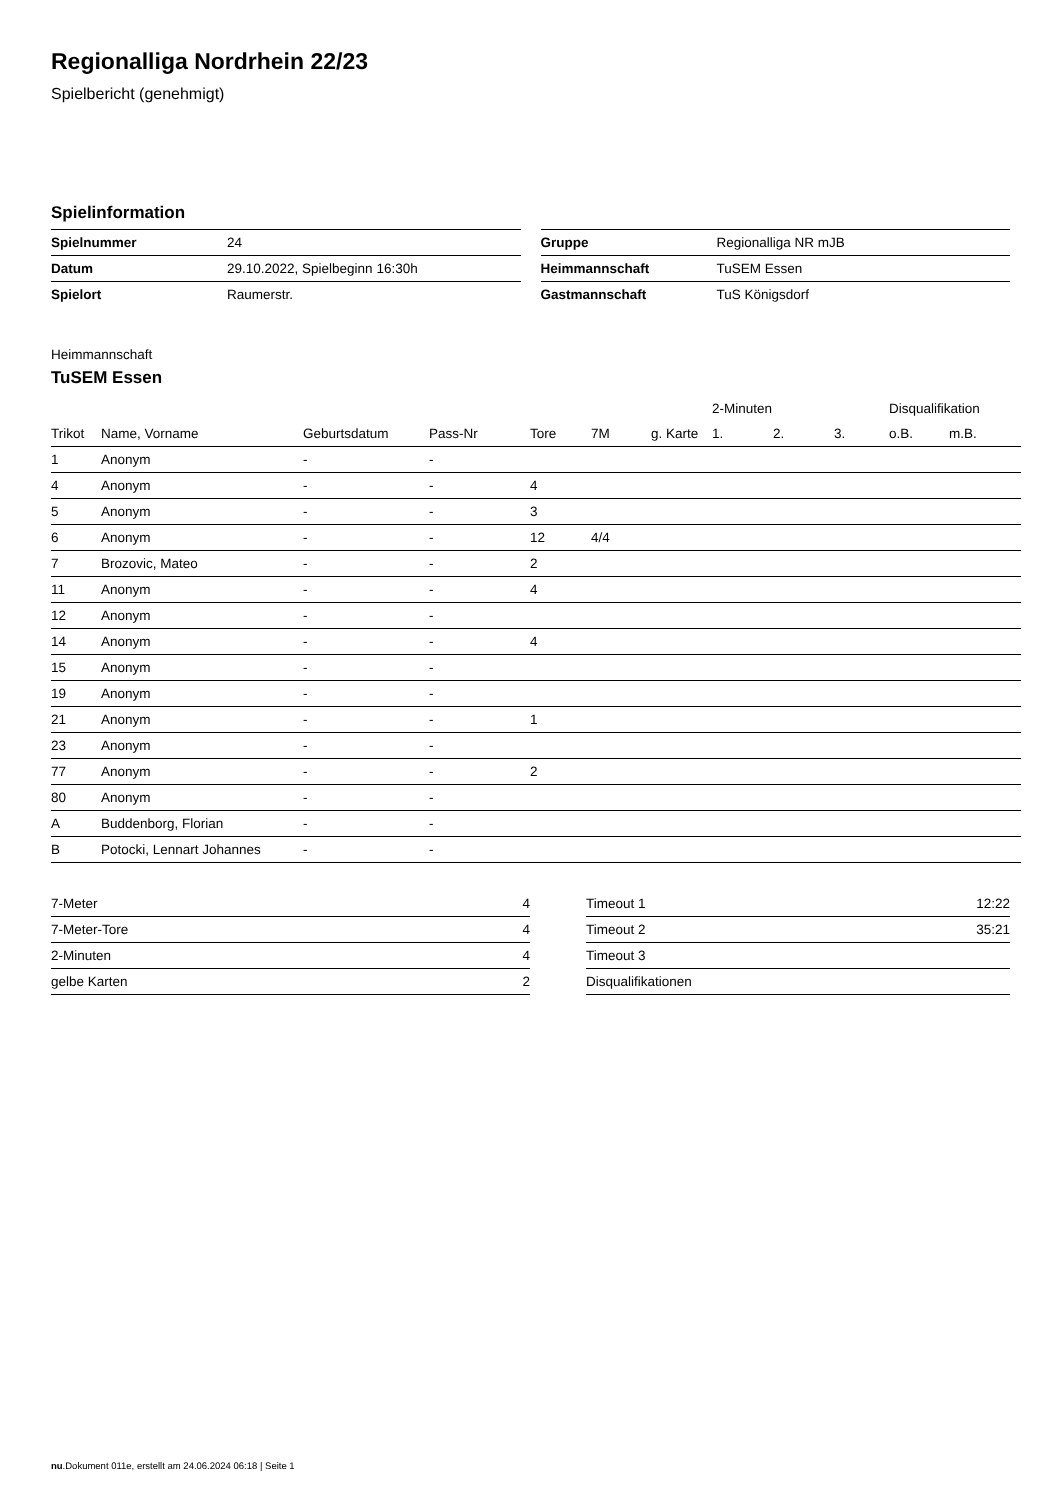Regionalliga Nordrhein 22/23
Spielbericht (genehmigt)
Spielinformation
| Spielnummer | 24 |
| Datum | 29.10.2022, Spielbeginn 16:30h |
| Spielort | Raumerstr. |
| Gruppe | Regionalliga NR mJB |
| Heimmannschaft | TuSEM Essen |
| Gastmannschaft | TuS Königsdorf |
Heimmannschaft
TuSEM Essen
| | | | | | | | 2-Minuten | | | Disqualifikation | |
| --- | --- | --- | --- | --- | --- | --- | --- | --- | --- | --- | --- |
| Trikot | Name, Vorname | Geburtsdatum | Pass-Nr | Tore | 7M | g. Karte | 1. | 2. | 3. | o.B. | m.B. |
| 1 | Anonym | - | - | | | | | | | | |
| 4 | Anonym | - | - | 4 | | | | | | | |
| 5 | Anonym | - | - | 3 | | | | | | | |
| 6 | Anonym | - | - | 12 | 4/4 | | | | | | |
| 7 | Brozovic, Mateo | - | - | 2 | | | | | | | |
| 11 | Anonym | - | - | 4 | | | | | | | |
| 12 | Anonym | - | - | | | | | | | | |
| 14 | Anonym | - | - | 4 | | | | | | | |
| 15 | Anonym | - | - | | | | | | | | |
| 19 | Anonym | - | - | | | | | | | | |
| 21 | Anonym | - | - | 1 | | | | | | | |
| 23 | Anonym | - | - | | | | | | | | |
| 77 | Anonym | - | - | 2 | | | | | | | |
| 80 | Anonym | - | - | | | | | | | | |
| A | Buddenborg, Florian | - | - | | | | | | | | |
| B | Potocki, Lennart Johannes | - | - | | | | | | | | |
| 7-Meter | 4 |
| 7-Meter-Tore | 4 |
| 2-Minuten | 4 |
| gelbe Karten | 2 |
| Timeout 1 | 12:22 |
| Timeout 2 | 35:21 |
| Timeout 3 | |
| Disqualifikationen | |
nu.Dokument 011e, erstellt am 24.06.2024 06:18 | Seite 1